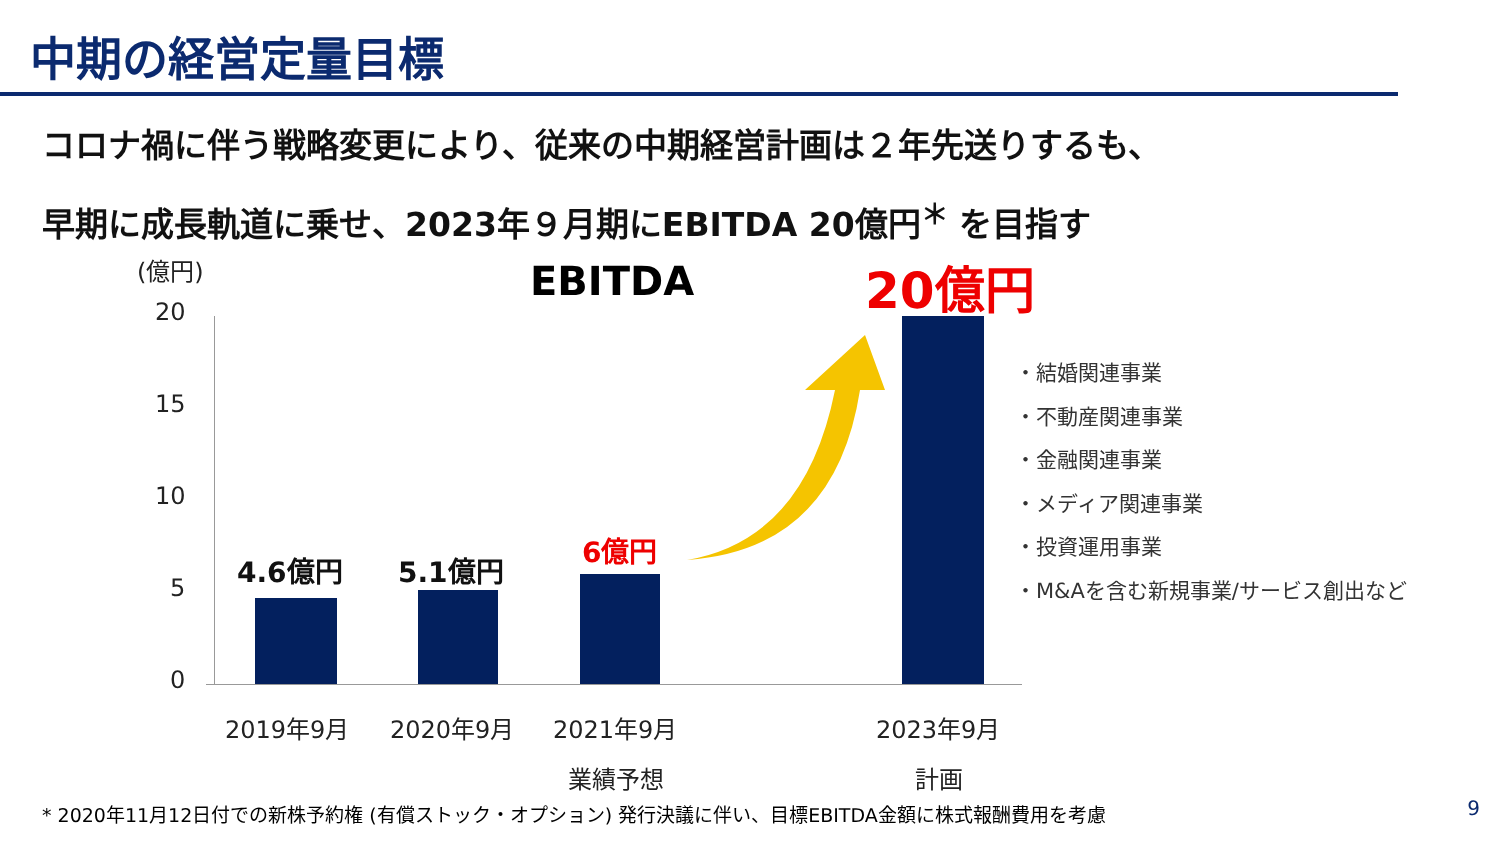中期の経営定量目標
コロナ禍に伴う戦略変更により、従来の中期経営計画は２年先送りするも、
早期に成長軌道に乗せ、2023年９月期にEBITDA 20億円<sup>＊</sup> を目指す
(億円) EBITDA 20億円
20
15
10
5
0
4.6億円 5.1億円
6億円
2019年9月 2020年9月 2021年9月 2023年9月
業績予想 計画
・結婚関連事業
・不動産関連事業
・金融関連事業
・メディア関連事業
・投資運用事業
・M&Aを含む新規事業/サービス創出など
* 2020年11月12日付での新株予約権 (有償ストック・オプション) 発行決議に伴い、目標EBITDA金額に株式報酬費用を考慮
9